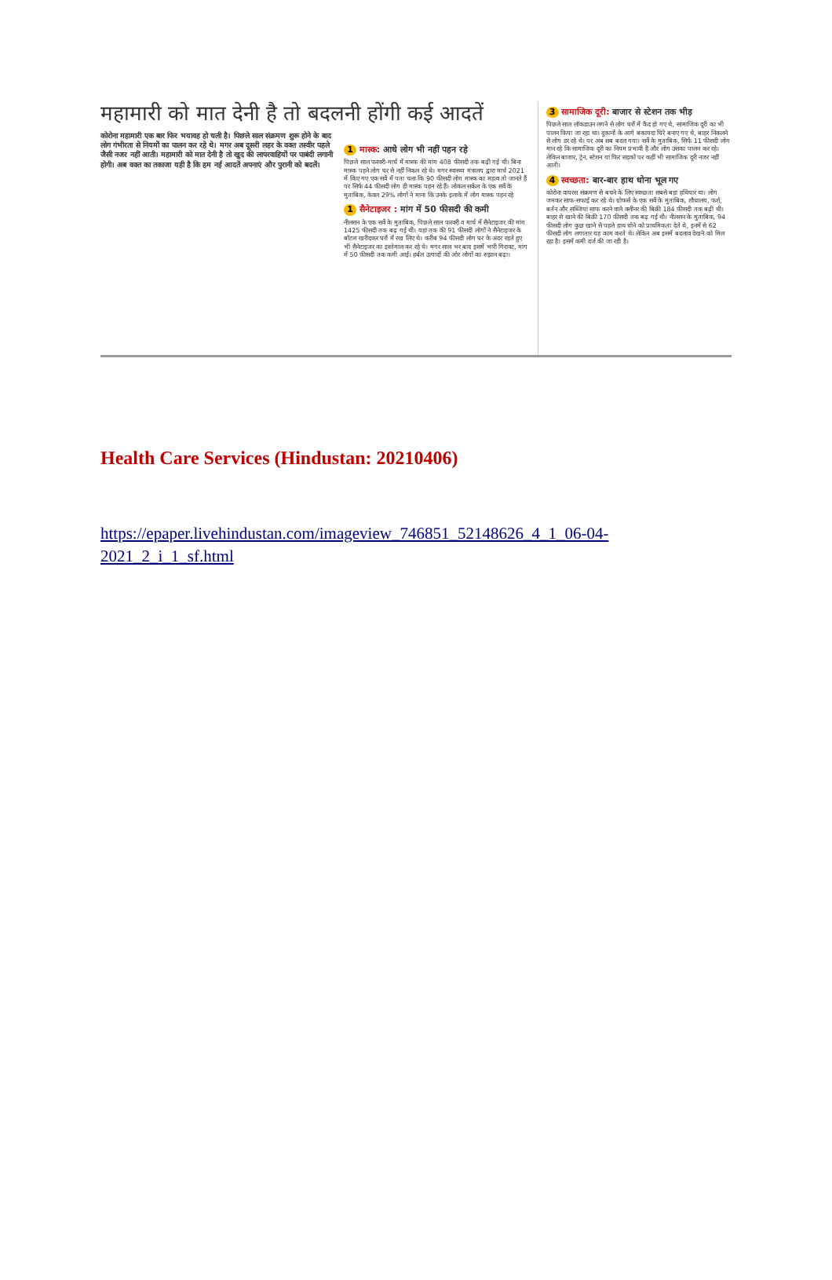महामारी को मात देनी है तो बदलनी होंगी कई आदतें
कोरोना महामारी एक बार फिर भयावह हो चली है। पिछले साल संक्रमण शुरू होने के बाद लोग गंभीरता से नियमों का पालन कर रहे थे। मगर अब दूसरी लहर के वक्त तस्वीर पहले जैसी नजर नहीं आती। महामारी को मात देनी है तो खुद की लापरवाहियों पर पाबंदी लगानी होगी। अब वक्त का तकाजा यही है कि हम नई आदतें अपनाएं और पुरानी को बदलें।
1 मास्क: आधे लोग भी नहीं पहन रहे
पिछले साल फरवरी-मार्च में मास्क की मांग 408 फीसदी तक बढ़ी गई थी। बिना मास्क पहने लोग घर से नहीं निकल रहे थे। मगर स्वास्थ्य मंत्रालय द्वारा मार्च 2021 में किए गए एक सर्वे में पता चला कि 90 फीसदी लोग मास्क का महत्व तो जानते हैं पर सिर्फ 44 फीसदी लोग ही मास्क पहन रहे हैं। लोकल सर्कल के एक सर्वे के मुताबिक, केवल 29% लोगों ने माना कि उनके इलाके में लोग मास्क पहन रहे
1 सैनेटाइजर : मांग में 50 फीसदी की कमी
नीलसन के एक सर्वे के मुताबिक, पिछले साल फरवरी व मार्च में सैनेटाइजर की मांग 1425 फीसदी तक बढ़ गई थी। यहां तक की 91 फीसदी लोगों ने सैनेटाइजर के बॉटल खरीदकर घरों में रख लिए थे। करीब 94 फीसदी लोग घर के अंदर रहते हुए भी सैनेटाइजर का इस्तेमाल कर रहे थे। मगर साल भर बाद इसमें भारी गिरावट, मांग में 50 फीसदी तक कमी आई। हर्बल उत्पादों की ओर लोगों का रुझान बढ़ा।
3 सामाजिक दूरी: बाजार से स्टेशन तक भीड़
पिछले साल लॉकडाउन लगने से लोग घरों में कैद हो गए थे, सामाजिक दूरी का भी पालन किया जा रहा था। दुकानों के आगे बकायदा घिरे बनाए गए थे, बाहर निकलने से लोग डर रहे थे। पर अब सब बदल गया। सर्वे के मुताबिक, सिर्फ 11 फीसदी लोग मान रहे कि सामाजिक दूरी का नियम प्रभावी है और लोग उसका पालन कर रहे। लेकिन बाजार, ट्रेन, स्टेशन या फिर सड़कों पर कहीं भी सामाजिक दूरी नजर नहीं आती।
4 स्वच्छता: बार-बार हाथ धोना भूल गए
कोरोना वायरस संक्रमण से बचने के लिए स्वच्छता सबसे बड़ा हथियार था। लोग जमकर साफ-सफाई कर रहे थे। ग्रोफर्स के एक सर्वे के मुताबिक, शौचालय, फर्श, बर्तन और सब्जियां साफ करने वाले क्लीनर की बिक्री 184 फीसदी तक बढ़ी थी। बाहर से खाने की बिक्री 170 फीसदी तक बढ़ गई थी। नीलसन के मुताबिक, 94 फीसदी लोग कुछ खाने से पहले हाथ धोने को प्राथमिकता देते थे, इनमें से 62 फीसदी लोग लगातार यह काम करते थे। लेकिन अब इसमें बदलाव देखने को मिल रहा है। इसमें कमी दर्ज की जा रही है।
Health Care Services (Hindustan: 20210406)
https://epaper.livehindustan.com/imageview_746851_52148626_4_1_06-04-2021_2_i_1_sf.html